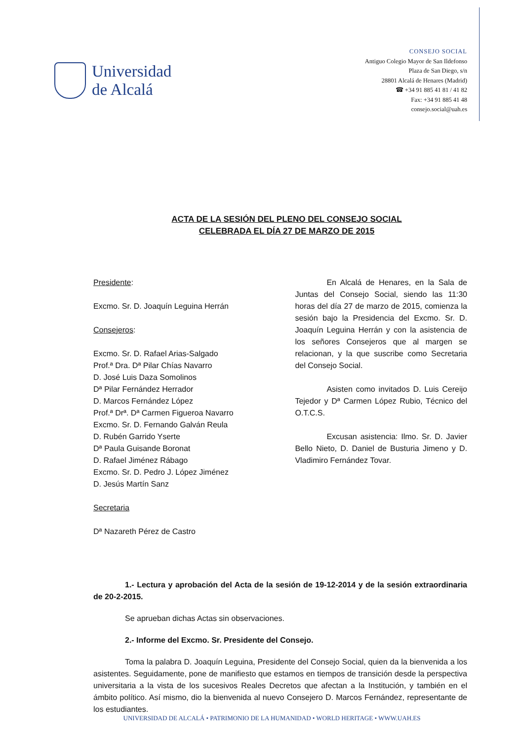Universidad
de Alcalá
CONSEJO SOCIAL
Antiguo Colegio Mayor de San Ildefonso
Plaza de San Diego, s/n
28801 Alcalá de Henares (Madrid)
☎ +34 91 885 41 81 / 41 82
Fax: +34 91 885 41 48
consejo.social@uah.es
ACTA DE LA SESIÓN DEL PLENO DEL CONSEJO SOCIAL
CELEBRADA EL DÍA 27 DE MARZO DE 2015
Presidente:
Excmo. Sr. D. Joaquín Leguina Herrán
Consejeros:
Excmo. Sr. D. Rafael Arias-Salgado
Prof.ª Dra. Dª Pilar Chías Navarro
D. José Luis Daza Somolinos
Dª Pilar Fernández Herrador
D. Marcos Fernández López
Prof.ª Drª. Dª Carmen Figueroa Navarro
Excmo. Sr. D. Fernando Galván Reula
D. Rubén Garrido Yserte
Dª Paula Guisande Boronat
D. Rafael Jiménez Rábago
Excmo. Sr. D. Pedro J. López Jiménez
D. Jesús Martín Sanz
Secretaria
Dª Nazareth Pérez de Castro
En Alcalá de Henares, en la Sala de Juntas del Consejo Social, siendo las 11:30 horas del día 27 de marzo de 2015, comienza la sesión bajo la Presidencia del Excmo. Sr. D. Joaquín Leguina Herrán y con la asistencia de los señores Consejeros que al margen se relacionan, y la que suscribe como Secretaria del Consejo Social.
Asisten como invitados D. Luis Cereijo Tejedor y Dª Carmen López Rubio, Técnico del O.T.C.S.
Excusan asistencia: Ilmo. Sr. D. Javier Bello Nieto, D. Daniel de Busturia Jimeno y D. Vladimiro Fernández Tovar.
1.- Lectura y aprobación del Acta de la sesión de 19-12-2014 y de la sesión extraordinaria de 20-2-2015.
Se aprueban dichas Actas sin observaciones.
2.- Informe del Excmo. Sr. Presidente del Consejo.
Toma la palabra D. Joaquín Leguina, Presidente del Consejo Social, quien da la bienvenida a los asistentes. Seguidamente, pone de manifiesto que estamos en tiempos de transición desde la perspectiva universitaria a la vista de los sucesivos Reales Decretos que afectan a la Institución, y también en el ámbito político. Así mismo, dio la bienvenida al nuevo Consejero D. Marcos Fernández, representante de los estudiantes.
UNIVERSIDAD DE ALCALÁ • PATRIMONIO DE LA HUMANIDAD • WORLD HERITAGE • WWW.UAH.ES